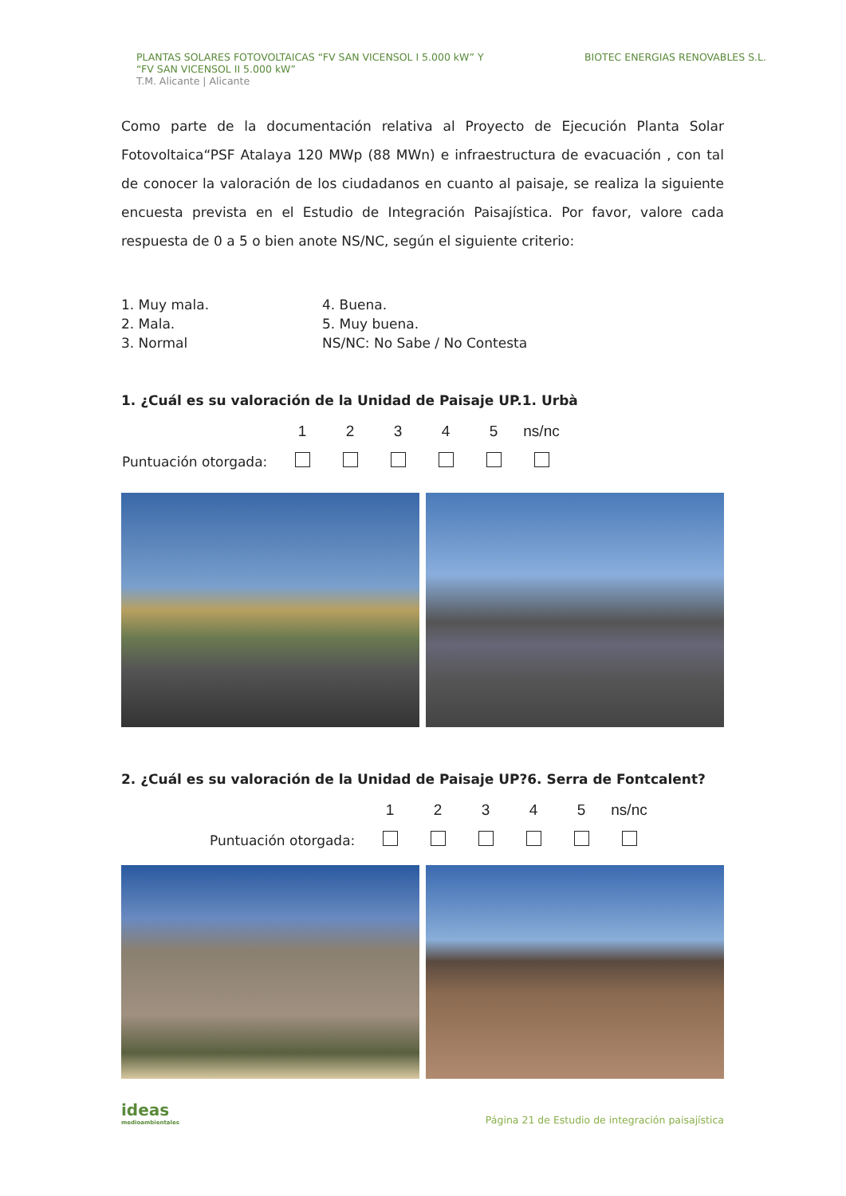PLANTAS SOLARES FOTOVOLTAICAS “FV SAN VICENSOL I 5.000 kW” Y
“FV SAN VICENSOL II 5.000 kW”
T.M. Alicante | Alicante
BIOTEC ENERGIAS RENOVABLES S.L.
Como parte de la documentación relativa al Proyecto de Ejecución Planta Solar Fotovoltaica“PSF Atalaya 120 MWp (88 MWn) e infraestructura de evacuación , con tal de conocer la valoración de los ciudadanos en cuanto al paisaje, se realiza la siguiente encuesta prevista en el Estudio de Integración Paisajística. Por favor, valore cada respuesta de 0 a 5 o bien anote NS/NC, según el siguiente criterio:
1. Muy mala.
2. Mala.
3. Normal
4. Buena.
5. Muy buena.
NS/NC: No Sabe / No Contesta
1. ¿Cuál es su valoración de la Unidad de Paisaje UP.1. Urbà
| | 1 | 2 | 3 | 4 | 5 | ns/nc |
| Puntuación otorgada: | | | | | | |
2. ¿Cuál es su valoración de la Unidad de Paisaje UP?6. Serra de Fontcalent?
| | 1 | 2 | 3 | 4 | 5 | ns/nc |
| Puntuación otorgada: | | | | | | |
ideas
medioambientales
Página 21 de Estudio de integración paisajística